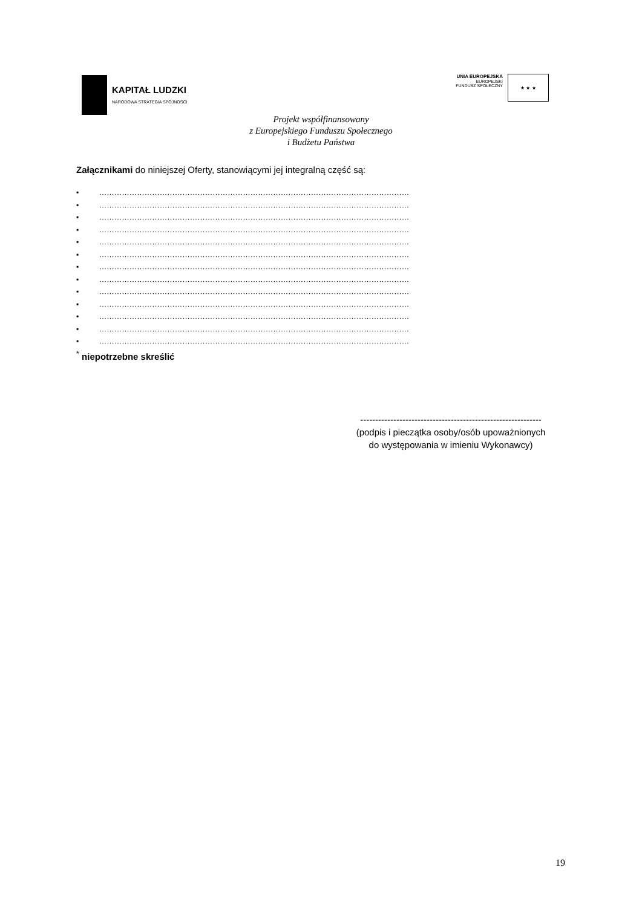KAPITAŁ LUDZKI
NARODOWA STRATEGIA SPÓJNOŚCI
UNIA EUROPEJSKA
EUROPEJSKI
FUNDUSZ SPOŁECZNY
★ ★ ★
Projekt współfinansowany
z Europejskiego Funduszu Społecznego
i Budżetu Państwa
Załącznikami do niniejszej Oferty, stanowiącymi jej integralną część są:
▪ ……………………………………………………………………………………………………………
▪ ……………………………………………………………………………………………………………
▪ ……………………………………………………………………………………………………………
▪ ……………………………………………………………………………………………………………
▪ ……………………………………………………………………………………………………………
▪ ……………………………………………………………………………………………………………
▪ ……………………………………………………………………………………………………………
▪ ……………………………………………………………………………………………………………
▪ ……………………………………………………………………………………………………………
▪ ……………………………………………………………………………………………………………
▪ ……………………………………………………………………………………………………………
▪ ……………………………………………………………………………………………………………
▪ ……………………………………………………………………………………………………………
<sup>*</sup> niepotrzebne skreślić
------------------------------------------------------------
(podpis i pieczątka osoby/osób upoważnionych
do występowania w imieniu Wykonawcy)
19